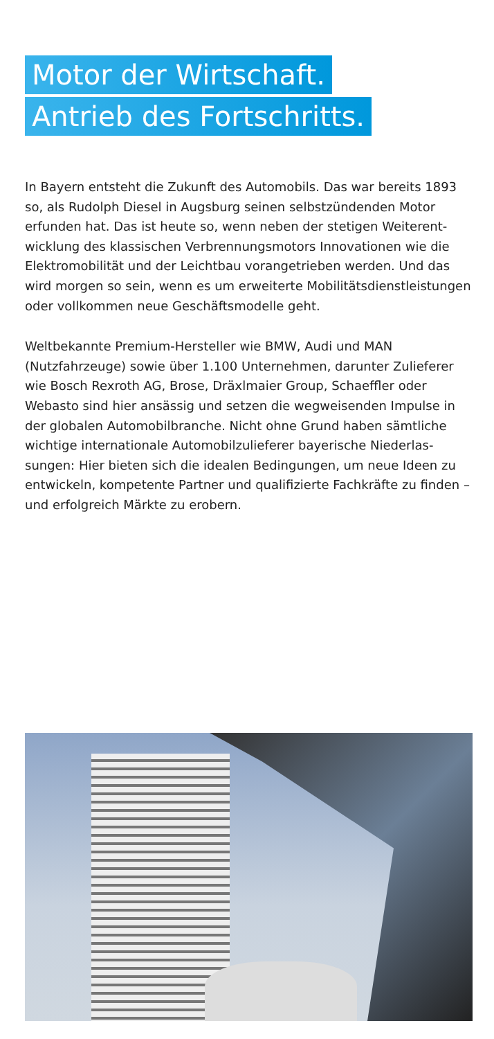Motor der Wirtschaft.
Antrieb des Fortschritts.
In Bayern entsteht die Zukunft des Automobils. Das war bereits 1893 so, als Rudolph Diesel in Augsburg seinen selbstzündenden Motor erfunden hat. Das ist heute so, wenn neben der stetigen Weiterent­wicklung des klassischen Verbrennungsmotors Innovationen wie die Elektromobilität und der Leichtbau vorangetrieben werden. Und das wird morgen so sein, wenn es um erweiterte Mobilitätsdienstleistungen oder vollkommen neue Geschäftsmodelle geht.
Weltbekannte Premium-Hersteller wie BMW, Audi und MAN (Nutzfahrzeuge) sowie über 1.100 Unternehmen, darunter Zulieferer wie Bosch Rexroth AG, Brose, Dräxlmaier Group, Schaeffler oder Webasto sind hier ansässig und setzen die wegweisenden Impulse in der globalen Automobilbranche. Nicht ohne Grund haben sämtliche wichtige internationale Automobilzulieferer bayerische Niederlas­sungen: Hier bieten sich die idealen Bedingungen, um neue Ideen zu entwickeln, kompetente Partner und qualifizierte Fachkräfte zu finden – und erfolgreich Märkte zu erobern.